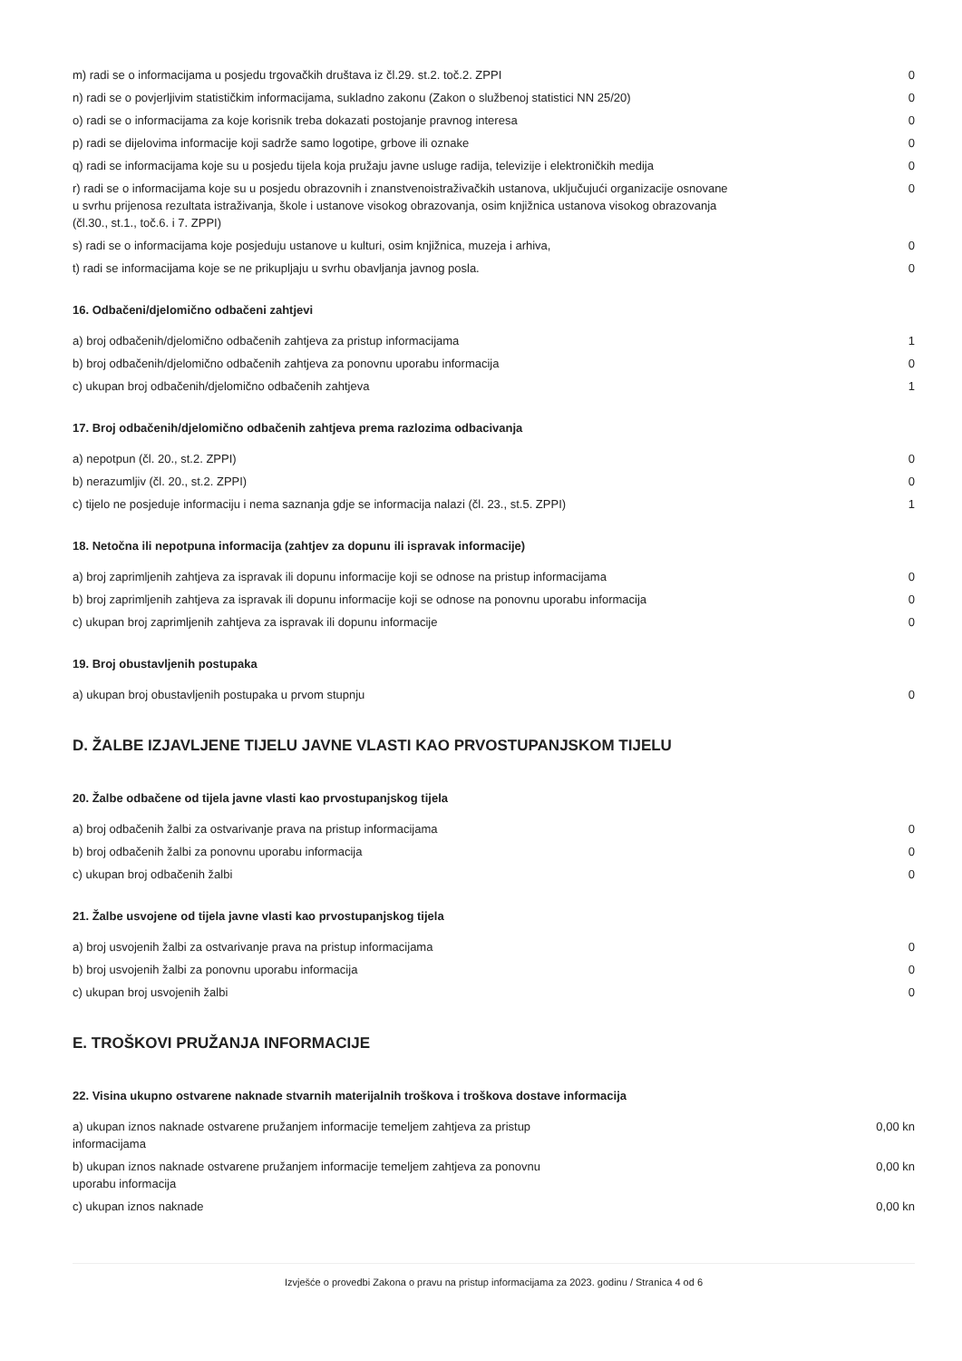| m) radi se o informacijama u posjedu trgovačkih društava iz čl.29. st.2. toč.2. ZPPI | 0 |
| n) radi se o povjerljivim statističkim informacijama, sukladno zakonu (Zakon o službenoj statistici NN 25/20) | 0 |
| o) radi se o informacijama za koje korisnik treba dokazati postojanje pravnog interesa | 0 |
| p) radi se dijelovima informacije koji sadrže samo logotipe, grbove ili oznake | 0 |
| q) radi se informacijama koje su u posjedu tijela koja pružaju javne usluge radija, televizije i elektroničkih medija | 0 |
| r) radi se o informacijama koje su u posjedu obrazovnih i znanstvenoistraživačkih ustanova, uključujući organizacije osnovane u svrhu prijenosa rezultata istraživanja, škole i ustanove visokog obrazovanja, osim knjižnica ustanova visokog obrazovanja (čl.30., st.1., toč.6. i 7. ZPPI) | 0 |
| s) radi se o informacijama koje posjeduju ustanove u kulturi, osim knjižnica, muzeja i arhiva, | 0 |
| t) radi se informacijama koje se ne prikupljaju u svrhu obavljanja javnog posla. | 0 |
16. Odbačeni/djelomično odbačeni zahtjevi
| a) broj odbačenih/djelomično odbačenih zahtjeva za pristup informacijama | 1 |
| b) broj odbačenih/djelomično odbačenih zahtjeva za ponovnu uporabu informacija | 0 |
| c) ukupan broj odbačenih/djelomično odbačenih zahtjeva | 1 |
17. Broj odbačenih/djelomično odbačenih zahtjeva prema razlozima odbacivanja
| a) nepotpun (čl. 20., st.2. ZPPI) | 0 |
| b) nerazumljiv (čl. 20., st.2. ZPPI) | 0 |
| c) tijelo ne posjeduje informaciju i nema saznanja gdje se informacija nalazi (čl. 23., st.5. ZPPI) | 1 |
18. Netočna ili nepotpuna informacija (zahtjev za dopunu ili ispravak informacije)
| a) broj zaprimljenih zahtjeva za ispravak ili dopunu informacije koji se odnose na pristup informacijama | 0 |
| b) broj zaprimljenih zahtjeva za ispravak ili dopunu informacije koji se odnose na ponovnu uporabu informacija | 0 |
| c) ukupan broj zaprimljenih zahtjeva za ispravak ili dopunu informacije | 0 |
19. Broj obustavljenih postupaka
| a) ukupan broj obustavljenih postupaka u prvom stupnju | 0 |
D. ŽALBE IZJAVLJENE TIJELU JAVNE VLASTI KAO PRVOSTUPANJSKOM TIJELU
20. Žalbe odbačene od tijela javne vlasti kao prvostupanjskog tijela
| a) broj odbačenih žalbi za ostvarivanje prava na pristup informacijama | 0 |
| b) broj odbačenih žalbi za ponovnu uporabu informacija | 0 |
| c) ukupan broj odbačenih žalbi | 0 |
21. Žalbe usvojene od tijela javne vlasti kao prvostupanjskog tijela
| a) broj usvojenih žalbi za ostvarivanje prava na pristup informacijama | 0 |
| b) broj usvojenih žalbi za ponovnu uporabu informacija | 0 |
| c) ukupan broj usvojenih žalbi | 0 |
E. TROŠKOVI PRUŽANJA INFORMACIJE
22. Visina ukupno ostvarene naknade stvarnih materijalnih troškova i troškova dostave informacija
| a) ukupan iznos naknade ostvarene pružanjem informacije temeljem zahtjeva za pristup informacijama | 0,00 kn |
| b) ukupan iznos naknade ostvarene pružanjem informacije temeljem zahtjeva za ponovnu uporabu informacija | 0,00 kn |
| c) ukupan iznos naknade | 0,00 kn |
Izvješće o provedbi Zakona o pravu na pristup informacijama za 2023. godinu / Stranica 4 od 6